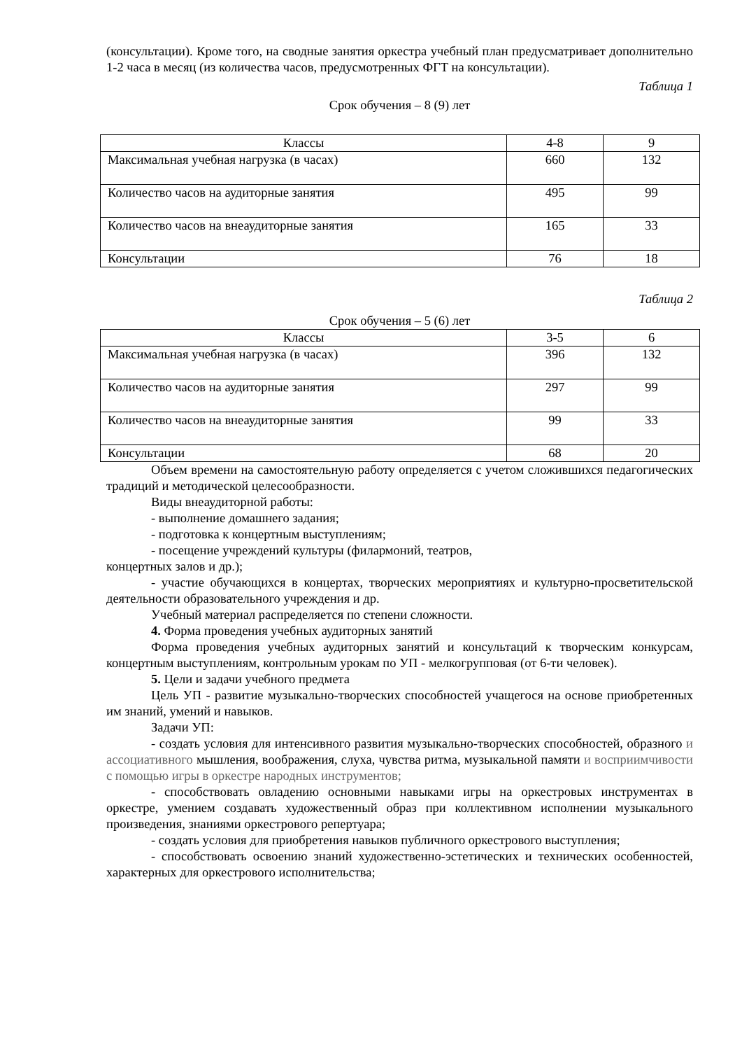(консультации). Кроме того, на сводные занятия оркестра учебный план предусматривает дополнительно 1-2 часа в месяц (из количества часов, предусмотренных ФГТ на консультации).
Таблица 1
Срок обучения – 8 (9) лет
| Классы | 4-8 | 9 |
| Максимальная учебная нагрузка (в часах) | 660 | 132 |
| Количество часов на аудиторные занятия | 495 | 99 |
| Количество часов на внеаудиторные занятия | 165 | 33 |
| Консультации | 76 | 18 |
Таблица 2
Срок обучения – 5 (6) лет
| Классы | 3-5 | 6 |
| Максимальная учебная нагрузка (в часах) | 396 | 132 |
| Количество часов на аудиторные занятия | 297 | 99 |
| Количество часов на внеаудиторные занятия | 99 | 33 |
| Консультации | 68 | 20 |
Объем времени на самостоятельную работу определяется с учетом сложившихся педагогических традиций и методической целесообразности.
Виды внеаудиторной работы:
- выполнение домашнего задания;
- подготовка к концертным выступлениям;
- посещение учреждений культуры (филармоний, театров,
концертных залов и др.);
- участие обучающихся в концертах, творческих мероприятиях и культурно-просветительской деятельности образовательного учреждения и др.
Учебный материал распределяется по степени сложности.
4. Форма проведения учебных аудиторных занятий
Форма проведения учебных аудиторных занятий и консультаций к творческим конкурсам, концертным выступлениям, контрольным урокам по УП - мелкогрупповая (от 6-ти человек).
5. Цели и задачи учебного предмета
Цель УП - развитие музыкально-творческих способностей учащегося на основе приобретенных им знаний, умений и навыков.
Задачи УП:
- создать условия для интенсивного развития музыкально-творческих способностей, образного и ассоциативного мышления, воображения, слуха, чувства ритма, музыкальной памяти и восприимчивости с помощью игры в оркестре народных инструментов;
- способствовать овладению основными навыками игры на оркестровых инструментах в оркестре, умением создавать художественный образ при коллективном исполнении музыкального произведения, знаниями оркестрового репертуара;
- создать условия для приобретения навыков публичного оркестрового выступления;
- способствовать освоению знаний художественно-эстетических и технических особенностей, характерных для оркестрового исполнительства;